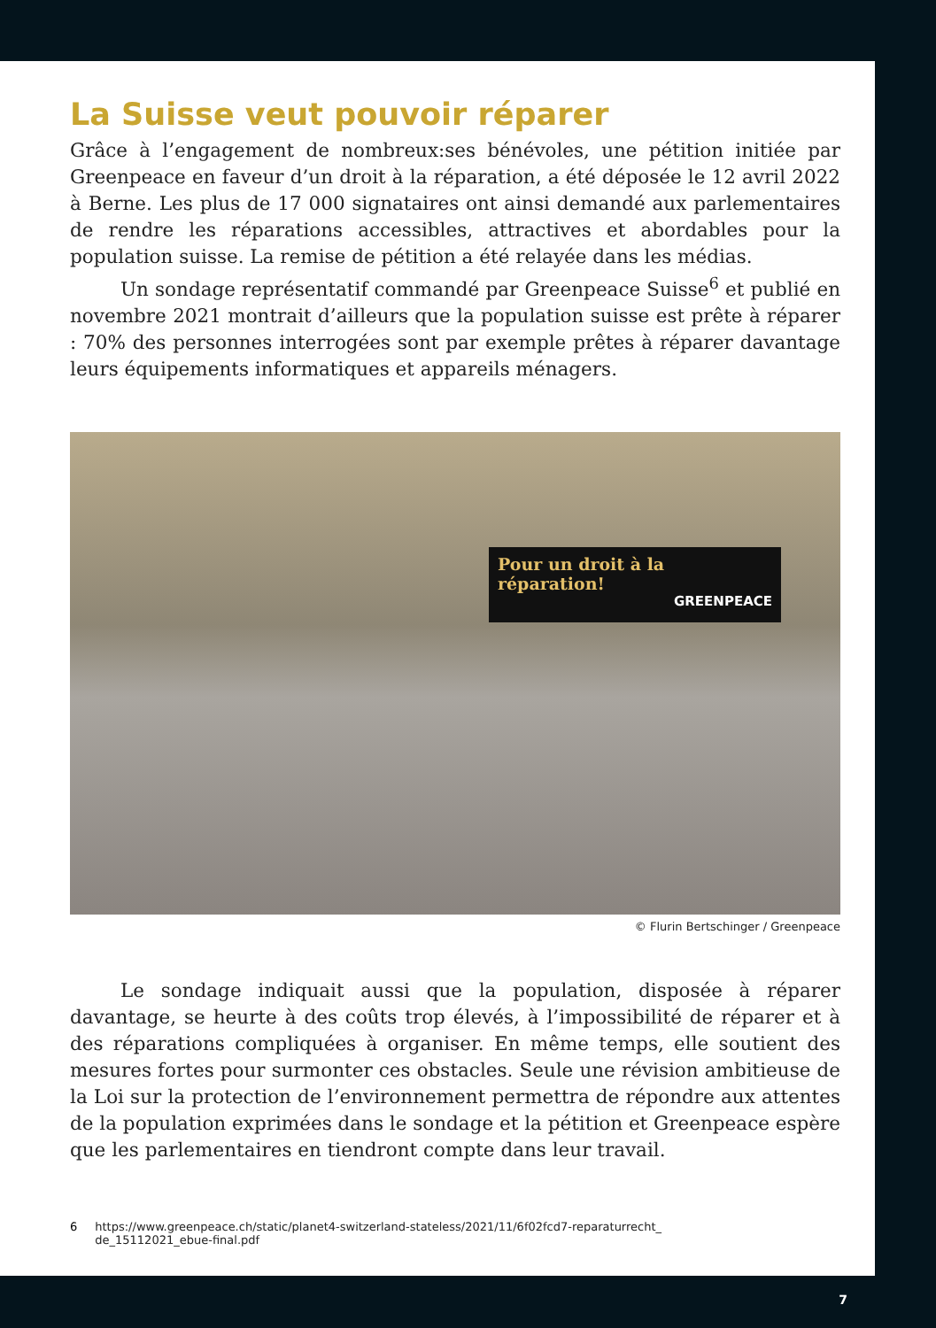La Suisse veut pouvoir réparer
Grâce à l’engagement de nombreux:ses bénévoles, une pétition initiée par Greenpeace en faveur d’un droit à la réparation, a été déposée le 12 avril 2022 à Berne. Les plus de 17 000 signataires ont ainsi demandé aux parlementaires de rendre les réparations accessibles, attractives et abordables pour la population suisse. La remise de pétition a été relayée dans les médias.
Un sondage représentatif commandé par Greenpeace Suisse<sup>6</sup> et publié en novembre 2021 montrait d’ailleurs que la population suisse est prête à réparer : 70% des personnes interrogées sont par exemple prêtes à réparer davantage leurs équipements informatiques et appareils ménagers.
Pour un droit à la réparation!
GREENPEACE
© Flurin Bertschinger / Greenpeace
Le sondage indiquait aussi que la population, disposée à réparer davantage, se heurte à des coûts trop élevés, à l’impossibilité de réparer et à des réparations compliquées à organiser. En même temps, elle soutient des mesures fortes pour surmonter ces obstacles. Seule une révision ambitieuse de la Loi sur la protection de l’environnement permettra de répondre aux attentes de la population exprimées dans le sondage et la pétition et Greenpeace espère que les parlementaires en tiendront compte dans leur travail.
6 https://www.greenpeace.ch/static/planet4-switzerland-stateless/2021/11/6f02fcd7-reparaturrecht_
de_15112021_ebue-final.pdf
7